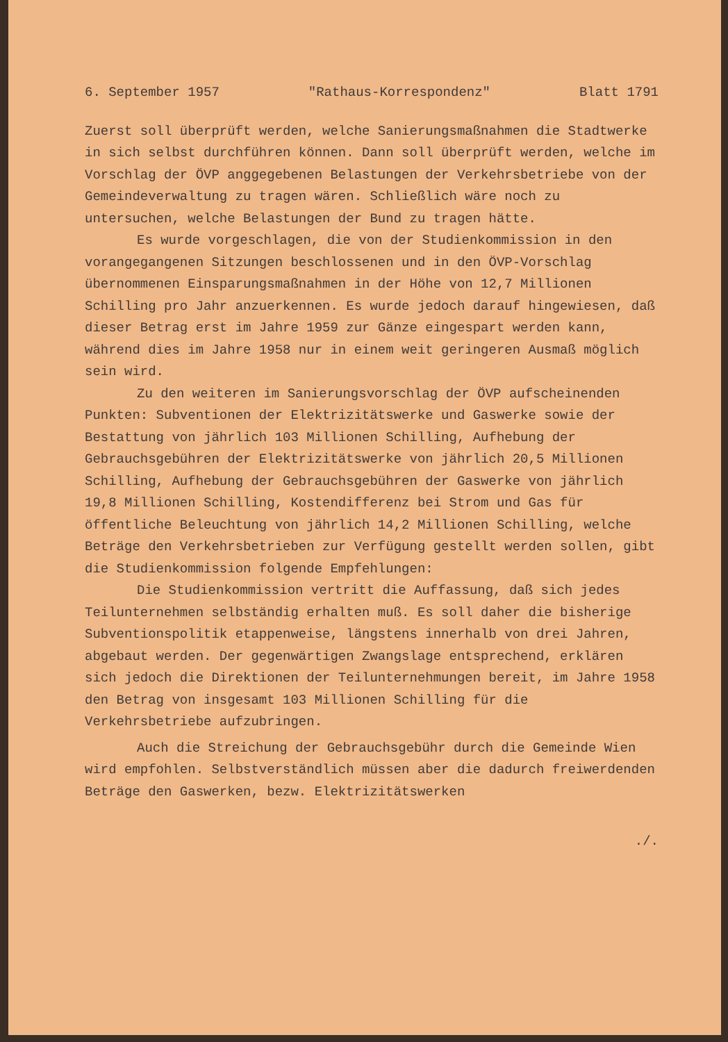6. September 1957 "Rathaus-Korrespondenz" Blatt 1791
Zuerst soll überprüft werden, welche Sanierungsmaßnahmen die Stadtwerke in sich selbst durchführen können. Dann soll überprüft werden, welche im Vorschlag der ÖVP anggegebenen Belastungen der Verkehrsbetriebe von der Gemeindeverwaltung zu tragen wären. Schließlich wäre noch zu untersuchen, welche Belastungen der Bund zu tragen hätte.
Es wurde vorgeschlagen, die von der Studienkommission in den vorangegangenen Sitzungen beschlossenen und in den ÖVP-Vorschlag übernommenen Einsparungsmaßnahmen in der Höhe von 12,7 Millionen Schilling pro Jahr anzuerkennen. Es wurde jedoch darauf hingewiesen, daß dieser Betrag erst im Jahre 1959 zur Gänze eingespart werden kann, während dies im Jahre 1958 nur in einem weit geringeren Ausmaß möglich sein wird.
Zu den weiteren im Sanierungsvorschlag der ÖVP aufscheinenden Punkten: Subventionen der Elektrizitätswerke und Gaswerke sowie der Bestattung von jährlich 103 Millionen Schilling, Aufhebung der Gebrauchsgebühren der Elektrizitätswerke von jährlich 20,5 Millionen Schilling, Aufhebung der Gebrauchsgebühren der Gaswerke von jährlich 19,8 Millionen Schilling, Kostendifferenz bei Strom und Gas für öffentliche Beleuchtung von jährlich 14,2 Millionen Schilling, welche Beträge den Verkehrsbetrieben zur Verfügung gestellt werden sollen, gibt die Studienkommission folgende Empfehlungen:
Die Studienkommission vertritt die Auffassung, daß sich jedes Teilunternehmen selbständig erhalten muß. Es soll daher die bisherige Subventionspolitik etappenweise, längstens innerhalb von drei Jahren, abgebaut werden. Der gegenwärtigen Zwangslage entsprechend, erklären sich jedoch die Direktionen der Teilunternehmungen bereit, im Jahre 1958 den Betrag von insgesamt 103 Millionen Schilling für die Verkehrsbetriebe aufzubringen.
Auch die Streichung der Gebrauchsgebühr durch die Gemeinde Wien wird empfohlen. Selbstverständlich müssen aber die dadurch freiwerdenden Beträge den Gaswerken, bezw. Elektrizitätswerken
./.